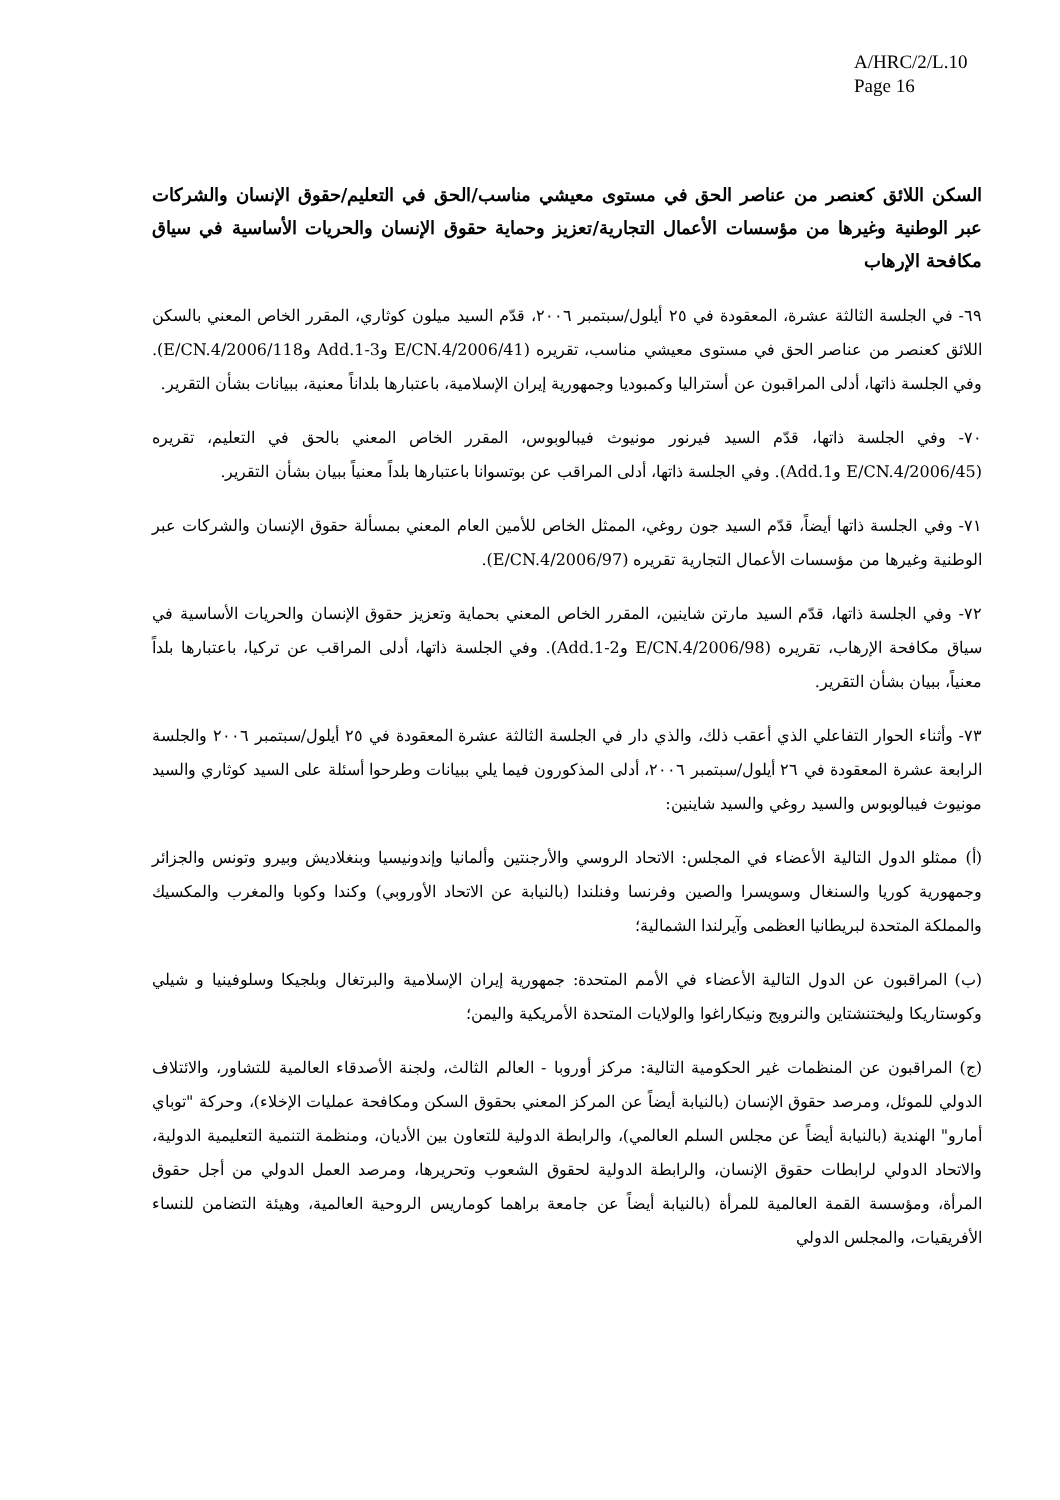A/HRC/2/L.10
Page 16
السكن اللائق كعنصر من عناصر الحق في مستوى معيشي مناسب/الحق في التعليم/حقوق الإنسان والشركات عبر الوطنية وغيرها من مؤسسات الأعمال التجارية/تعزيز وحماية حقوق الإنسان والحريات الأساسية في سياق مكافحة الإرهاب
٦٩- في الجلسة الثالثة عشرة، المعقودة في ٢٥ أيلول/سبتمبر ٢٠٠٦، قدّم السيد ميلون كوثاري، المقرر الخاص المعني بالسكن اللائق كعنصر من عناصر الحق في مستوى معيشي مناسب، تقريره (E/CN.4/2006/41 وAdd.1-3 وE/CN.4/2006/118). وفي الجلسة ذاتها، أدلى المراقبون عن أستراليا وكمبوديا وجمهورية إيران الإسلامية، باعتبارها بلداناً معنية، ببيانات بشأن التقرير.
٧٠- وفي الجلسة ذاتها، قدّم السيد فيرنور مونيوث فيبالوبوس، المقرر الخاص المعني بالحق في التعليم، تقريره (E/CN.4/2006/45 وAdd.1). وفي الجلسة ذاتها، أدلى المراقب عن بوتسوانا باعتبارها بلداً معنياً ببيان بشأن التقرير.
٧١- وفي الجلسة ذاتها أيضاً، قدّم السيد جون روغي، الممثل الخاص للأمين العام المعني بمسألة حقوق الإنسان والشركات عبر الوطنية وغيرها من مؤسسات الأعمال التجارية تقريره (E/CN.4/2006/97).
٧٢- وفي الجلسة ذاتها، قدّم السيد مارتن شاينين، المقرر الخاص المعني بحماية وتعزيز حقوق الإنسان والحريات الأساسية في سياق مكافحة الإرهاب، تقريره (E/CN.4/2006/98 وAdd.1-2). وفي الجلسة ذاتها، أدلى المراقب عن تركيا، باعتبارها بلداً معنياً، ببيان بشأن التقرير.
٧٣- وأثناء الحوار التفاعلي الذي أعقب ذلك، والذي دار في الجلسة الثالثة عشرة المعقودة في ٢٥ أيلول/سبتمبر ٢٠٠٦ والجلسة الرابعة عشرة المعقودة في ٢٦ أيلول/سبتمبر ٢٠٠٦، أدلى المذكورون فيما يلي ببيانات وطرحوا أسئلة على السيد كوثاري والسيد مونيوث فيبالوبوس والسيد روغي والسيد شاينين:
(أ) ممثلو الدول التالية الأعضاء في المجلس: الاتحاد الروسي والأرجنتين وألمانيا وإندونيسيا وبنغلاديش وبيرو وتونس والجزائر وجمهورية كوريا والسنغال وسويسرا والصين وفرنسا وفنلندا (بالنيابة عن الاتحاد الأوروبي) وكندا وكوبا والمغرب والمكسيك والمملكة المتحدة لبريطانيا العظمى وآيرلندا الشمالية؛
(ب) المراقبون عن الدول التالية الأعضاء في الأمم المتحدة: جمهورية إيران الإسلامية والبرتغال وبلجيكا وسلوفينيا و شيلي وكوستاريكا وليختنشتاين والنرويج ونيكاراغوا والولايات المتحدة الأمريكية واليمن؛
(ج) المراقبون عن المنظمات غير الحكومية التالية: مركز أوروبا - العالم الثالث، ولجنة الأصدقاء العالمية للتشاور، والائتلاف الدولي للموئل، ومرصد حقوق الإنسان (بالنيابة أيضاً عن المركز المعني بحقوق السكن ومكافحة عمليات الإخلاء)، وحركة "توباي أمارو" الهندية (بالنيابة أيضاً عن مجلس السلم العالمي)، والرابطة الدولية للتعاون بين الأديان، ومنظمة التنمية التعليمية الدولية، والاتحاد الدولي لرابطات حقوق الإنسان، والرابطة الدولية لحقوق الشعوب وتحريرها، ومرصد العمل الدولي من أجل حقوق المرأة، ومؤسسة القمة العالمية للمرأة (بالنيابة أيضاً عن جامعة براهما كوماريس الروحية العالمية، وهيئة التضامن للنساء الأفريقيات، والمجلس الدولي